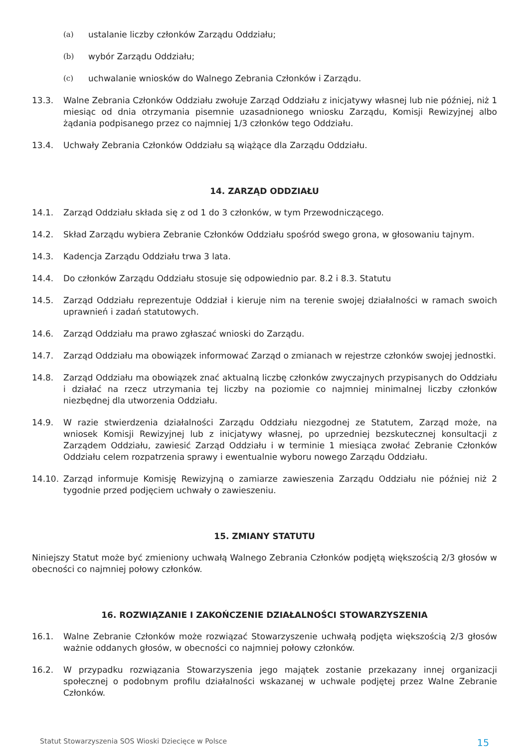(a) ustalanie liczby członków Zarządu Oddziału;
(b) wybór Zarządu Oddziału;
(c) uchwalanie wniosków do Walnego Zebrania Członków i Zarządu.
13.3. Walne Zebrania Członków Oddziału zwołuje Zarząd Oddziału z inicjatywy własnej lub nie później, niż 1 miesiąc od dnia otrzymania pisemnie uzasadnionego wniosku Zarządu, Komisji Rewizyjnej albo żądania podpisanego przez co najmniej 1/3 członków tego Oddziału.
13.4. Uchwały Zebrania Członków Oddziału są wiążące dla Zarządu Oddziału.
14. ZARZĄD ODDZIAŁU
14.1. Zarząd Oddziału składa się z od 1 do 3 członków, w tym Przewodniczącego.
14.2. Skład Zarządu wybiera Zebranie Członków Oddziału spośród swego grona, w głosowaniu tajnym.
14.3. Kadencja Zarządu Oddziału trwa 3 lata.
14.4. Do członków Zarządu Oddziału stosuje się odpowiednio par. 8.2 i 8.3. Statutu
14.5. Zarząd Oddziału reprezentuje Oddział i kieruje nim na terenie swojej działalności w ramach swoich uprawnień i zadań statutowych.
14.6. Zarząd Oddziału ma prawo zgłaszać wnioski do Zarządu.
14.7. Zarząd Oddziału ma obowiązek informować Zarząd o zmianach w rejestrze członków swojej jednostki.
14.8. Zarząd Oddziału ma obowiązek znać aktualną liczbę członków zwyczajnych przypisanych do Oddziału i działać na rzecz utrzymania tej liczby na poziomie co najmniej minimalnej liczby członków niezbędnej dla utworzenia Oddziału.
14.9. W razie stwierdzenia działalności Zarządu Oddziału niezgodnej ze Statutem, Zarząd może, na wniosek Komisji Rewizyjnej lub z inicjatywy własnej, po uprzedniej bezskutecznej konsultacji z Zarządem Oddziału, zawiesić Zarząd Oddziału i w terminie 1 miesiąca zwołać Zebranie Członków Oddziału celem rozpatrzenia sprawy i ewentualnie wyboru nowego Zarządu Oddziału.
14.10. Zarząd informuje Komisję Rewizyjną o zamiarze zawieszenia Zarządu Oddziału nie później niż 2 tygodnie przed podjęciem uchwały o zawieszeniu.
15. ZMIANY STATUTU
Niniejszy Statut może być zmieniony uchwałą Walnego Zebrania Członków podjętą większością 2/3 głosów w obecności co najmniej połowy członków.
16. ROZWIĄZANIE I ZAKOŃCZENIE DZIAŁALNOŚCI STOWARZYSZENIA
16.1. Walne Zebranie Członków może rozwiązać Stowarzyszenie uchwałą podjęta większością 2/3 głosów ważnie oddanych głosów, w obecności co najmniej połowy członków.
16.2. W przypadku rozwiązania Stowarzyszenia jego majątek zostanie przekazany innej organizacji społecznej o podobnym profilu działalności wskazanej w uchwale podjętej przez Walne Zebranie Członków.
Statut Stowarzyszenia SOS Wioski Dziecięce w Polsce 15